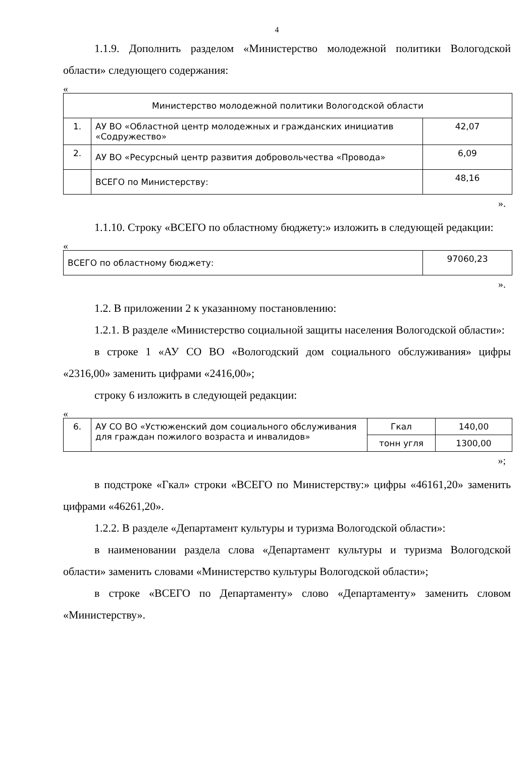4
1.1.9. Дополнить разделом «Министерство молодежной политики Вологодской области» следующего содержания:
«
| Министерство молодежной политики Вологодской области | | |
| 1. | АУ ВО «Областной центр молодежных и гражданских инициатив «Содружество» | 42,07 |
| 2. | АУ ВО «Ресурсный центр развития добровольчества «Провода» | 6,09 |
| | ВСЕГО по Министерству: | 48,16 |
».
1.1.10. Строку «ВСЕГО по областному бюджету:» изложить в следующей редакции:
«
| ВСЕГО по областному бюджету: | 97060,23 |
».
1.2. В приложении 2 к указанному постановлению:
1.2.1. В разделе «Министерство социальной защиты населения Вологодской области»:
в строке 1 «АУ СО ВО «Вологодский дом социального обслуживания» цифры «2316,00» заменить цифрами «2416,00»;
строку 6 изложить в следующей редакции:
«
| 6. | АУ СО ВО «Устюженский дом социального обслуживания для граждан пожилого возраста и инвалидов» | Гкал | 140,00 |
| | | тонн угля | 1300,00 |
»;
в подстроке «Гкал» строки «ВСЕГО по Министерству:» цифры «46161,20» заменить цифрами «46261,20».
1.2.2. В разделе «Департамент культуры и туризма Вологодской области»:
в наименовании раздела слова «Департамент культуры и туризма Вологодской области» заменить словами «Министерство культуры Вологодской области»;
в строке «ВСЕГО по Департаменту» слово «Департаменту» заменить словом «Министерству».